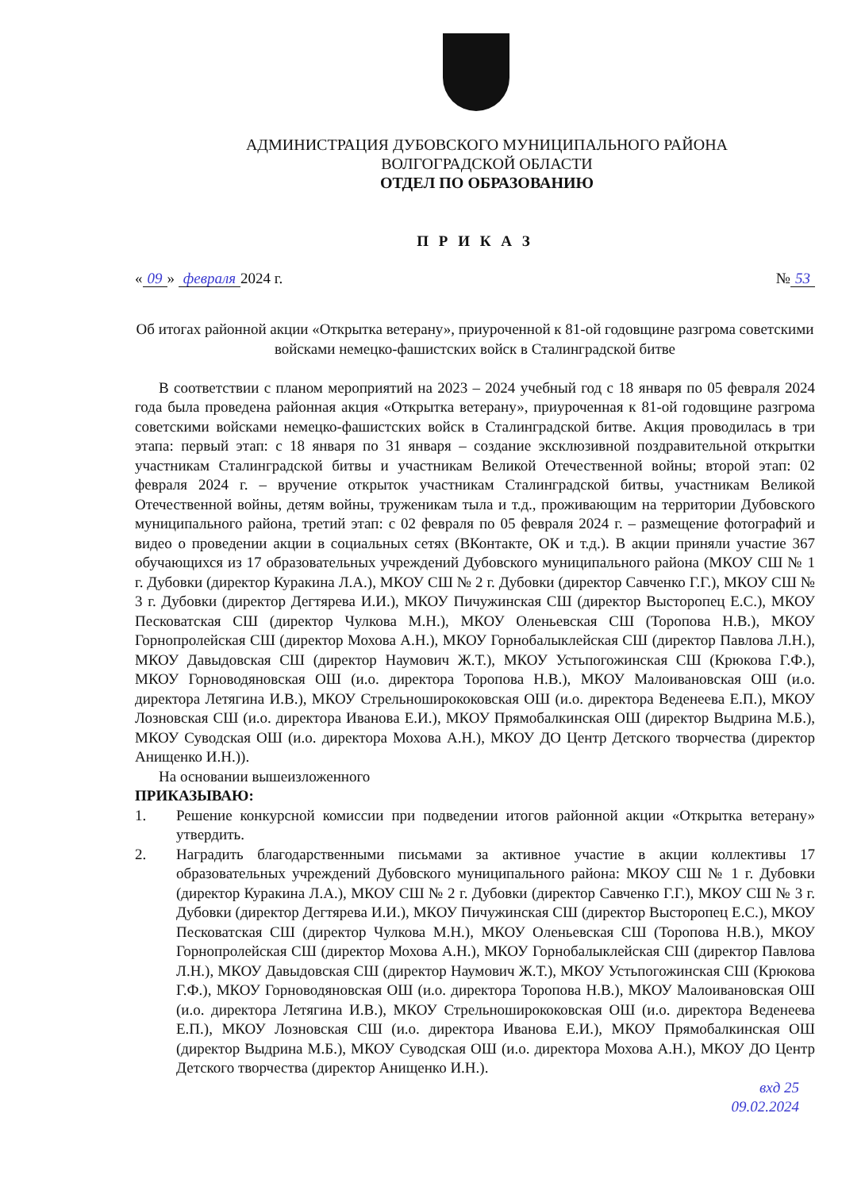АДМИНИСТРАЦИЯ ДУБОВСКОГО МУНИЦИПАЛЬНОГО РАЙОНА
ВОЛГОГРАДСКОЙ ОБЛАСТИ
ОТДЕЛ ПО ОБРАЗОВАНИЮ
П Р И К А З
« 09 » февраля 2024 г. № 53
Об итогах районной акции «Открытка ветерану», приуроченной к 81-ой годовщине разгрома советскими войсками немецко-фашистских войск в Сталинградской битве
В соответствии с планом мероприятий на 2023 – 2024 учебный год с 18 января по 05 февраля 2024 года была проведена районная акция «Открытка ветерану», приуроченная к 81-ой годовщине разгрома советскими войсками немецко-фашистских войск в Сталинградской битве. Акция проводилась в три этапа: первый этап: с 18 января по 31 января – создание эксклюзивной поздравительной открытки участникам Сталинградской битвы и участникам Великой Отечественной войны; второй этап: 02 февраля 2024 г. – вручение открыток участникам Сталинградской битвы, участникам Великой Отечественной войны, детям войны, труженикам тыла и т.д., проживающим на территории Дубовского муниципального района, третий этап: с 02 февраля по 05 февраля 2024 г. – размещение фотографий и видео о проведении акции в социальных сетях (ВКонтакте, ОК и т.д.). В акции приняли участие 367 обучающихся из 17 образовательных учреждений Дубовского муниципального района (МКОУ СШ № 1 г. Дубовки (директор Куракина Л.А.), МКОУ СШ № 2 г. Дубовки (директор Савченко Г.Г.), МКОУ СШ № 3 г. Дубовки (директор Дегтярева И.И.), МКОУ Пичужинская СШ (директор Высторопец Е.С.), МКОУ Песковатская СШ (директор Чулкова М.Н.), МКОУ Оленьевская СШ (Торопова Н.В.), МКОУ Горнопролейская СШ (директор Мохова А.Н.), МКОУ Горнобалыклейская СШ (директор Павлова Л.Н.), МКОУ Давыдовская СШ (директор Наумович Ж.Т.), МКОУ Устьпогожинская СШ (Крюкова Г.Ф.), МКОУ Горноводяновская ОШ (и.о. директора Торопова Н.В.), МКОУ Малоивановская ОШ (и.о. директора Летягина И.В.), МКОУ Стрельноширококовская ОШ (и.о. директора Веденеева Е.П.), МКОУ Лозновская СШ (и.о. директора Иванова Е.И.), МКОУ Прямобалкинская ОШ (директор Выдрина М.Б.), МКОУ Суводская ОШ (и.о. директора Мохова А.Н.), МКОУ ДО Центр Детского творчества (директор Анищенко И.Н.)).
На основании вышеизложенного
ПРИКАЗЫВАЮ:
1. Решение конкурсной комиссии при подведении итогов районной акции «Открытка ветерану» утвердить.
2. Наградить благодарственными письмами за активное участие в акции коллективы 17 образовательных учреждений Дубовского муниципального района: МКОУ СШ № 1 г. Дубовки (директор Куракина Л.А.), МКОУ СШ № 2 г. Дубовки (директор Савченко Г.Г.), МКОУ СШ № 3 г. Дубовки (директор Дегтярева И.И.), МКОУ Пичужинская СШ (директор Высторопец Е.С.), МКОУ Песковатская СШ (директор Чулкова М.Н.), МКОУ Оленьевская СШ (Торопова Н.В.), МКОУ Горнопролейская СШ (директор Мохова А.Н.), МКОУ Горнобалыклейская СШ (директор Павлова Л.Н.), МКОУ Давыдовская СШ (директор Наумович Ж.Т.), МКОУ Устьпогожинская СШ (Крюкова Г.Ф.), МКОУ Горноводяновская ОШ (и.о. директора Торопова Н.В.), МКОУ Малоивановская ОШ (и.о. директора Летягина И.В.), МКОУ Стрельноширококовская ОШ (и.о. директора Веденеева Е.П.), МКОУ Лозновская СШ (и.о. директора Иванова Е.И.), МКОУ Прямобалкинская ОШ (директор Выдрина М.Б.), МКОУ Суводская ОШ (и.о. директора Мохова А.Н.), МКОУ ДО Центр Детского творчества (директор Анищенко И.Н.).
вхд 25
09.02.2024